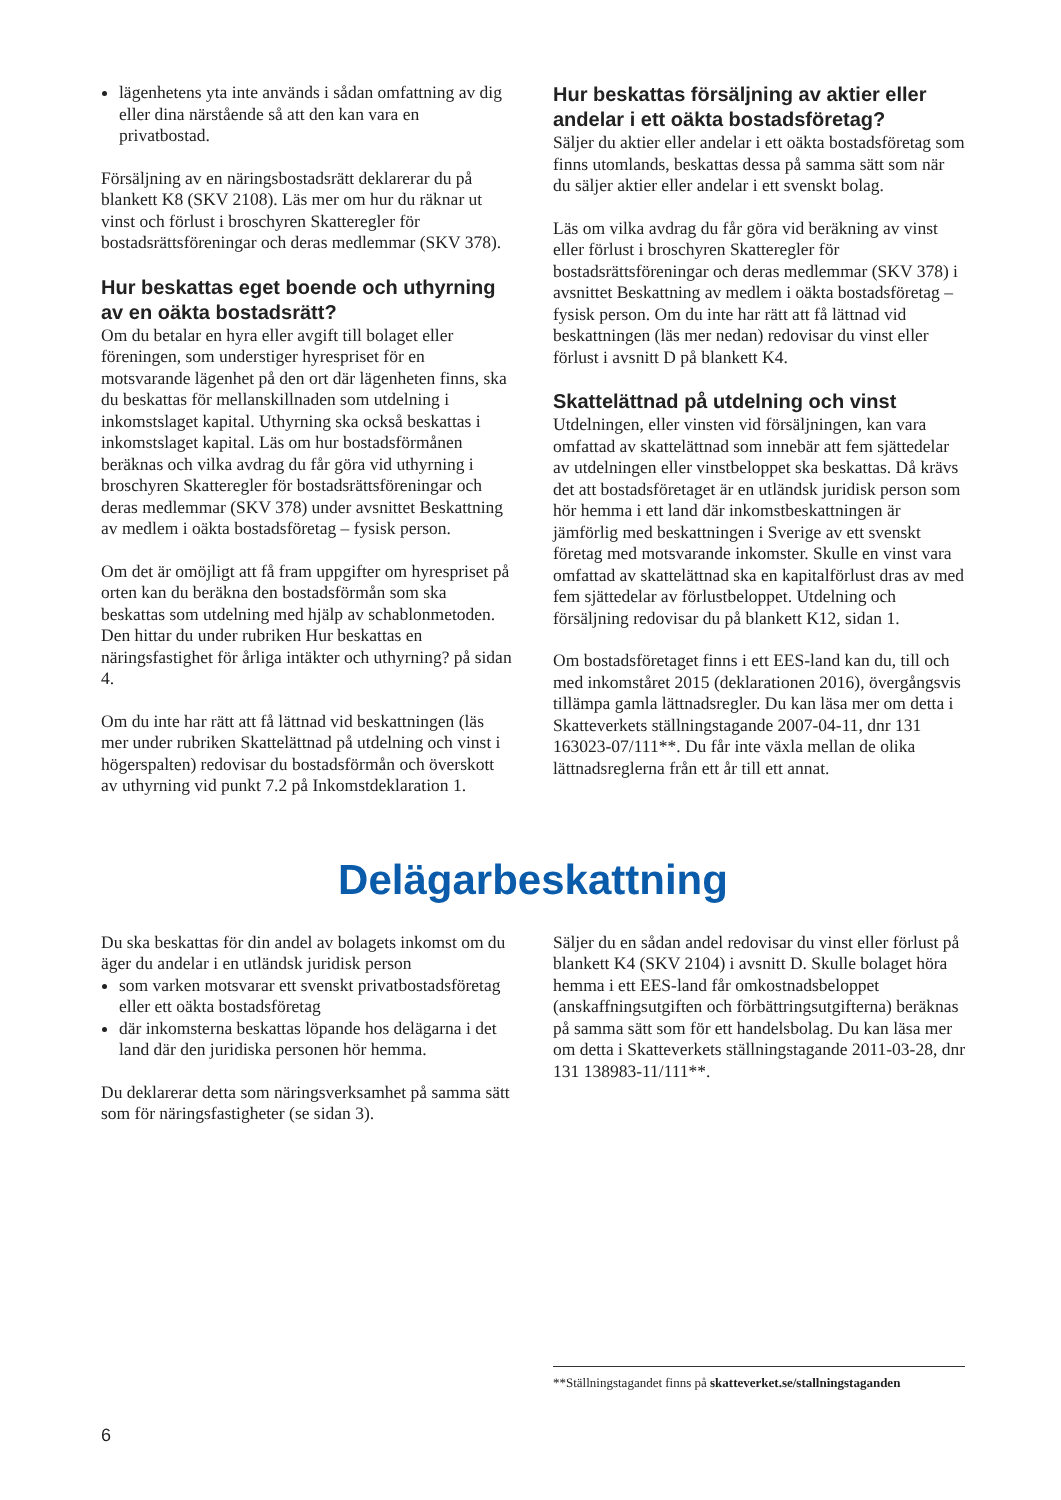lägenhetens yta inte används i sådan omfattning av dig eller dina närstående så att den kan vara en privatbostad.
Försäljning av en näringsbostadsrätt deklarerar du på blankett K8 (SKV 2108). Läs mer om hur du räknar ut vinst och förlust i broschyren Skatteregler för bostadsrättsföreningar och deras medlemmar (SKV 378).
Hur beskattas eget boende och uthyrning av en oäkta bostadsrätt?
Om du betalar en hyra eller avgift till bolaget eller föreningen, som understiger hyrespriset för en motsvarande lägenhet på den ort där lägenheten finns, ska du beskattas för mellanskillnaden som utdelning i inkomstslaget kapital. Uthyrning ska också beskattas i inkomstslaget kapital. Läs om hur bostadsförmånen beräknas och vilka avdrag du får göra vid uthyrning i broschyren Skatteregler för bostadsrättsföreningar och deras medlemmar (SKV 378) under avsnittet Beskattning av medlem i oäkta bostadsföretag – fysisk person.
Om det är omöjligt att få fram uppgifter om hyrespriset på orten kan du beräkna den bostadsförmån som ska beskattas som utdelning med hjälp av schablonmetoden. Den hittar du under rubriken Hur beskattas en näringsfastighet för årliga intäkter och uthyrning? på sidan 4.
Om du inte har rätt att få lättnad vid beskattningen (läs mer under rubriken Skattelättnad på utdelning och vinst i högerspalten) redovisar du bostadsförmån och överskott av uthyrning vid punkt 7.2 på Inkomstdeklaration 1.
Hur beskattas försäljning av aktier eller andelar i ett oäkta bostadsföretag?
Säljer du aktier eller andelar i ett oäkta bostadsföretag som finns utomlands, beskattas dessa på samma sätt som när du säljer aktier eller andelar i ett svenskt bolag.
Läs om vilka avdrag du får göra vid beräkning av vinst eller förlust i broschyren Skatteregler för bostadsrättsföreningar och deras medlemmar (SKV 378) i avsnittet Beskattning av medlem i oäkta bostadsföretag – fysisk person. Om du inte har rätt att få lättnad vid beskattningen (läs mer nedan) redovisar du vinst eller förlust i avsnitt D på blankett K4.
Skattelättnad på utdelning och vinst
Utdelningen, eller vinsten vid försäljningen, kan vara omfattad av skattelättnad som innebär att fem sjättedelar av utdelningen eller vinstbeloppet ska beskattas. Då krävs det att bostadsföretaget är en utländsk juridisk person som hör hemma i ett land där inkomstbeskattningen är jämförlig med beskattningen i Sverige av ett svenskt företag med motsvarande inkomster. Skulle en vinst vara omfattad av skattelättnad ska en kapitalförlust dras av med fem sjättedelar av förlustbeloppet. Utdelning och försäljning redovisar du på blankett K12, sidan 1.
Om bostadsföretaget finns i ett EES-land kan du, till och med inkomståret 2015 (deklarationen 2016), övergångsvis tillämpa gamla lättnadsregler. Du kan läsa mer om detta i Skatteverkets ställningstagande 2007-04-11, dnr 131 163023-07/111**. Du får inte växla mellan de olika lättnadsreglerna från ett år till ett annat.
Delägarbeskattning
Du ska beskattas för din andel av bolagets inkomst om du äger du andelar i en utländsk juridisk person
som varken motsvarar ett svenskt privatbostadsföretag eller ett oäkta bostadsföretag
där inkomsterna beskattas löpande hos delägarna i det land där den juridiska personen hör hemma.
Du deklarerar detta som näringsverksamhet på samma sätt som för näringsfastigheter (se sidan 3).
Säljer du en sådan andel redovisar du vinst eller förlust på blankett K4 (SKV 2104) i avsnitt D. Skulle bolaget höra hemma i ett EES-land får omkostnadsbeloppet (anskaffningsutgiften och förbättringsutgifterna) beräknas på samma sätt som för ett handelsbolag. Du kan läsa mer om detta i Skatteverkets ställningstagande 2011-03-28, dnr 131 138983-11/111**.
**Ställningstagandet finns på skatteverket.se/stallningstaganden
6